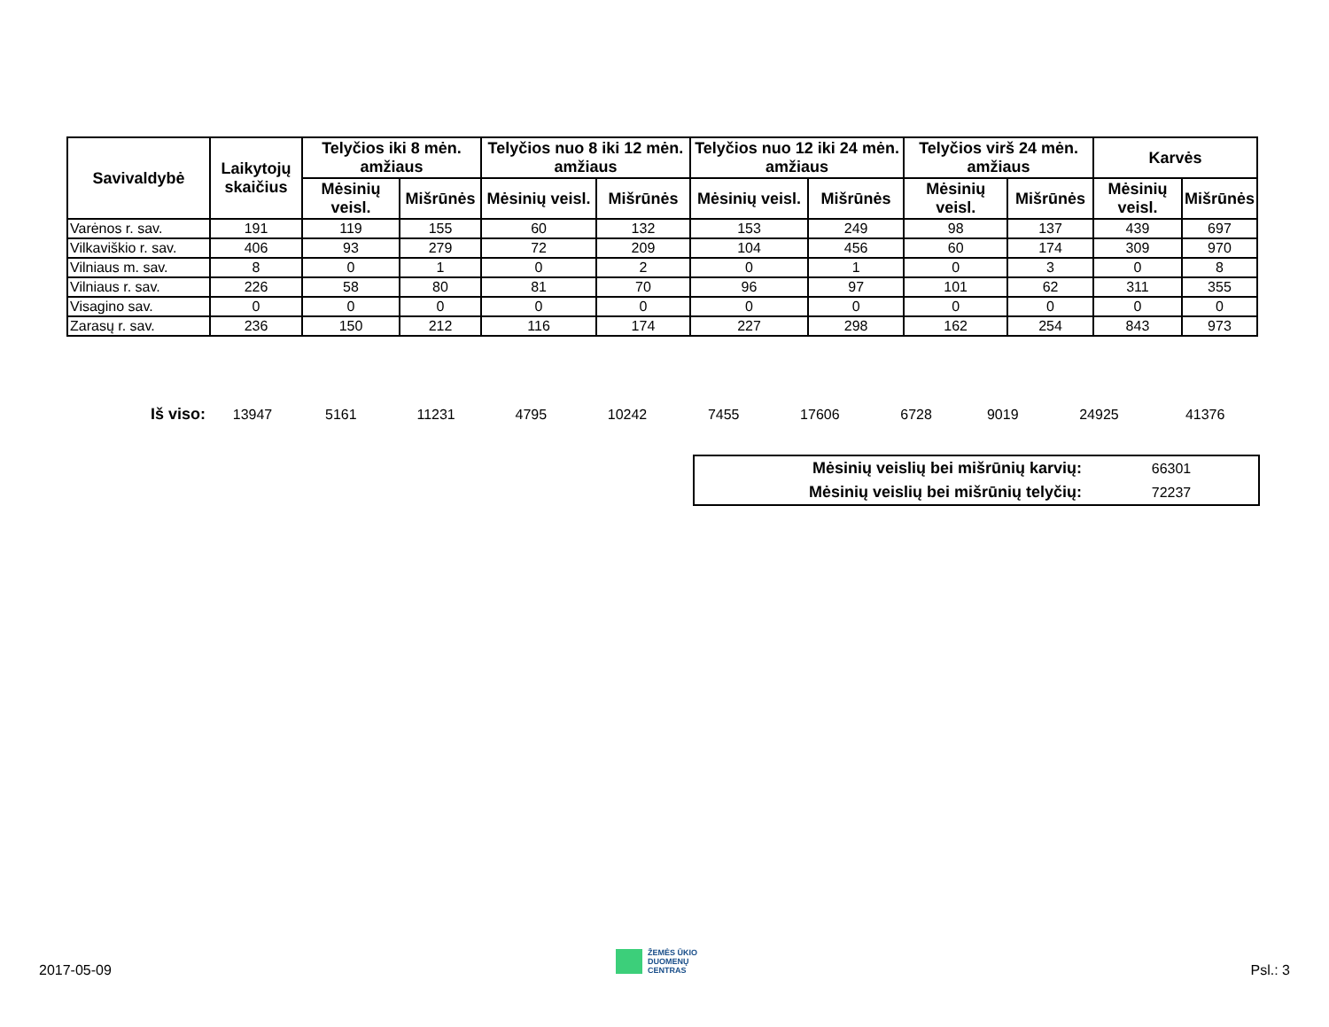| Savivaldybė | Laikytojų skaičius | Telyčios iki 8 mėn. amžiaus | | Telyčios nuo 8 iki 12 mėn. amžiaus | | Telyčios nuo 12 iki 24 mėn. amžiaus | | Telyčios virš 24 mėn. amžiaus | | Karvės | |
| --- | --- | --- | --- | --- | --- | --- | --- | --- | --- | --- | --- |
| | | Mėsinių veisl. | Mišrūnės | Mėsinių veisl. | Mišrūnės | Mėsinių veisl. | Mišrūnės | Mėsinių veisl. | Mišrūnės | Mėsinių veisl. | Mišrūnės |
| Varėnos r. sav. | 191 | 119 | 155 | 60 | 132 | 153 | 249 | 98 | 137 | 439 | 697 |
| Vilkaviškio r. sav. | 406 | 93 | 279 | 72 | 209 | 104 | 456 | 60 | 174 | 309 | 970 |
| Vilniaus m. sav. | 8 | 0 | 1 | 0 | 2 | 0 | 1 | 0 | 3 | 0 | 8 |
| Vilniaus r. sav. | 226 | 58 | 80 | 81 | 70 | 96 | 97 | 101 | 62 | 311 | 355 |
| Visagino sav. | 0 | 0 | 0 | 0 | 0 | 0 | 0 | 0 | 0 | 0 | 0 |
| Zarasų r. sav. | 236 | 150 | 212 | 116 | 174 | 227 | 298 | 162 | 254 | 843 | 973 |
| Iš viso: | 13947 | 5161 | 11231 | 4795 | 10242 | 7455 | 17606 | 6728 | 9019 | 24925 | 41376 |
| Mėsinių veislių bei mišrūnių karvių: | 66301 |
| Mėsinių veislių bei mišrūnių telyčių: | 72237 |
2017-05-09
ŽEMĖS ŪKIO
DUOMENŲ
CENTRAS
Psl.: 3